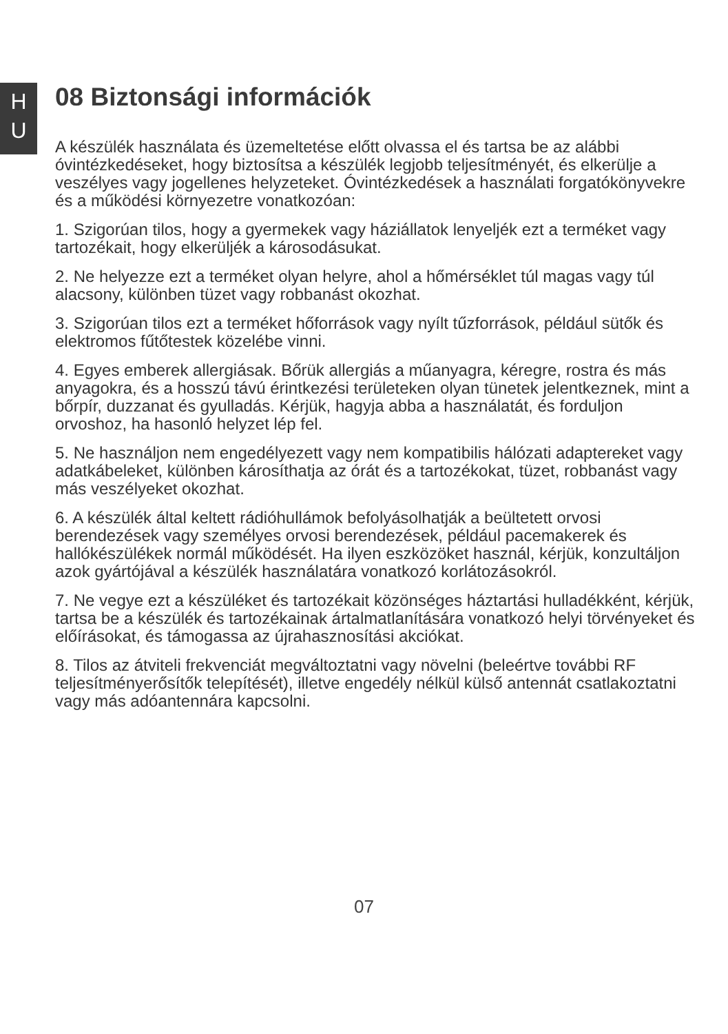H
U
08 Biztonsági információk
A készülék használata és üzemeltetése előtt olvassa el és tartsa be az alábbi óvintézkedéseket, hogy biztosítsa a készülék legjobb teljesítményét, és elkerülje a veszélyes vagy jogellenes helyzeteket. Óvintézkedések a használati forgatókönyvekre és a működési környezetre vonatkozóan:
1. Szigorúan tilos, hogy a gyermekek vagy háziállatok lenyeljék ezt a terméket vagy tartozékait, hogy elkerüljék a károsodásukat.
2. Ne helyezze ezt a terméket olyan helyre, ahol a hőmérséklet túl magas vagy túl alacsony, különben tüzet vagy robbanást okozhat.
3. Szigorúan tilos ezt a terméket hőforrások vagy nyílt tűzforrások, például sütők és elektromos fűtőtestek közelébe vinni.
4. Egyes emberek allergiásak. Bőrük allergiás a műanyagra, kéregre, rostra és más anyagokra, és a hosszú távú érintkezési területeken olyan tünetek jelentkeznek, mint a bőrpír, duzzanat és gyulladás. Kérjük, hagyja abba a használatát, és forduljon orvoshoz, ha hasonló helyzet lép fel.
5. Ne használjon nem engedélyezett vagy nem kompatibilis hálózati adaptereket vagy adatkábeleket, különben károsíthatja az órát és a tartozékokat, tüzet, robbanást vagy más veszélyeket okozhat.
6. A készülék által keltett rádióhullámok befolyásolhatják a beültetett orvosi berendezések vagy személyes orvosi berendezések, például pacemakerek és hallókészülékek normál működését. Ha ilyen eszközöket használ, kérjük, konzultáljon azok gyártójával a készülék használatára vonatkozó korlátozásokról.
7. Ne vegye ezt a készüléket és tartozékait közönséges háztartási hulladékként, kérjük, tartsa be a készülék és tartozékainak ártalmatlanítására vonatkozó helyi törvényeket és előírásokat, és támogassa az újrahasznosítási akciókat.
8. Tilos az átviteli frekvenciát megváltoztatni vagy növelni (beleértve további RF teljesítményerősítők telepítését), illetve engedély nélkül külső antennát csatlakoztatni vagy más adóantennára kapcsolni.
07